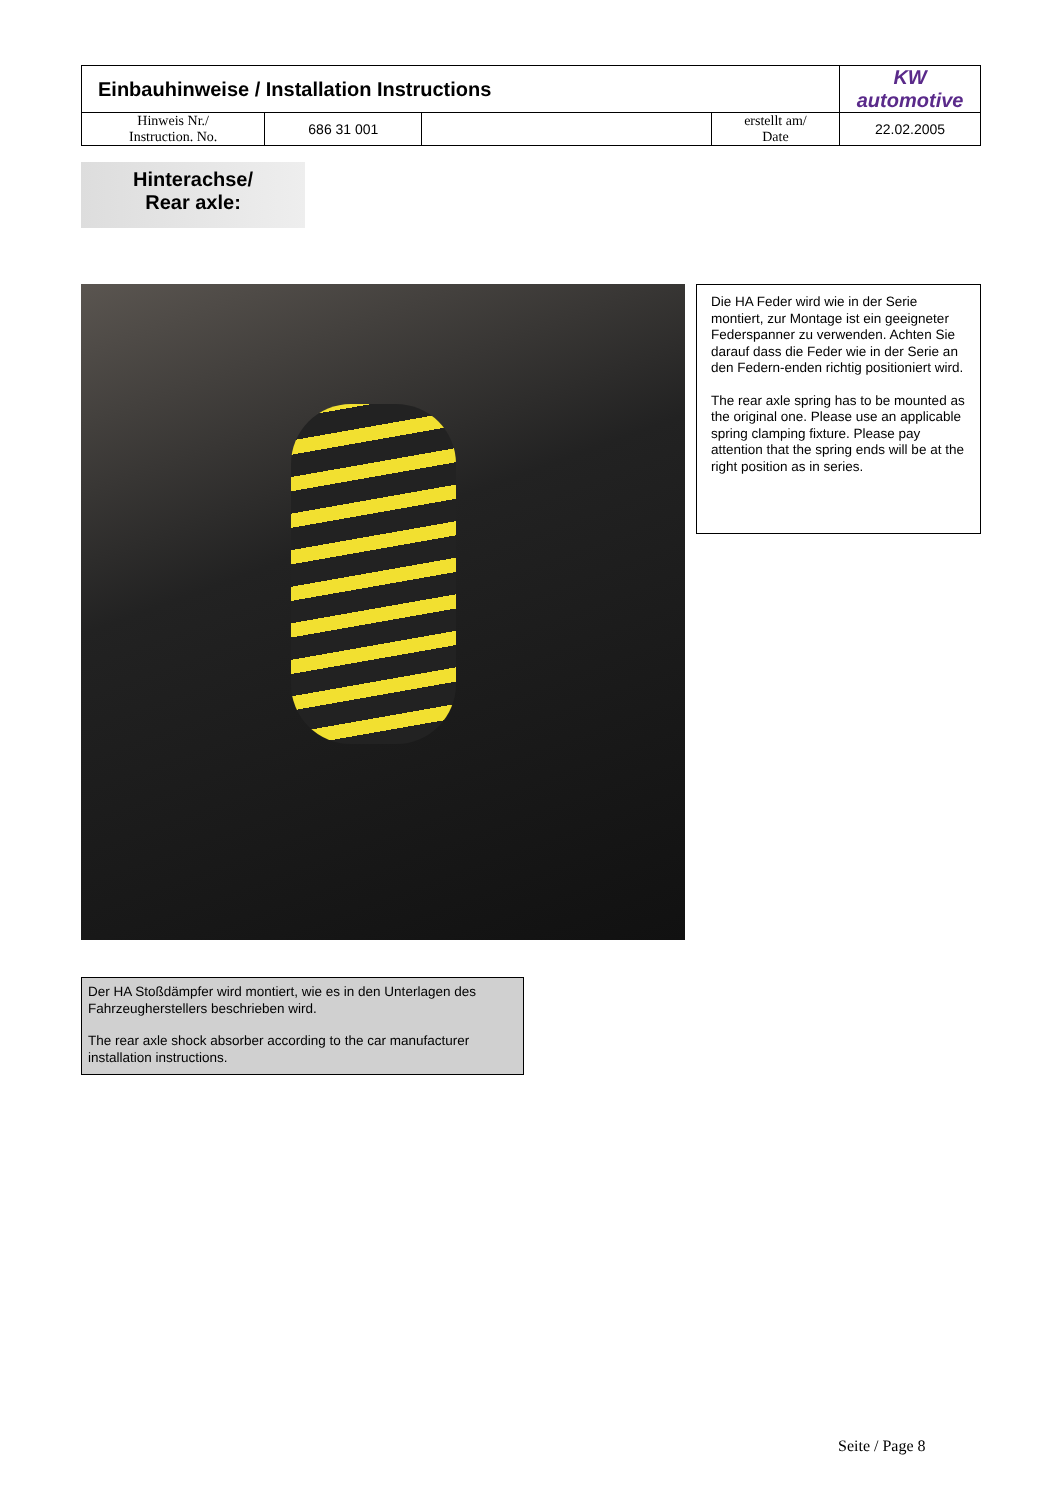| Einbauhinweise / Installation Instructions | | | | KW automotive |
| Hinweis Nr./ Instruction. No. | 686 31 001 | | erstellt am/ Date | 22.02.2005 |
Hinterachse/
Rear axle:
Die HA Feder wird wie in der Serie montiert, zur Montage ist ein geeigneter Federspanner zu verwenden. Achten Sie darauf dass die Feder wie in der Serie an den Federn-enden richtig positioniert wird.
The rear axle spring has to be mounted as the original one. Please use an applicable spring clamping fixture. Please pay attention that the spring ends will be at the right position as in series.
Der HA Stoßdämpfer wird montiert, wie es in den Unterlagen des Fahrzeugherstellers beschrieben wird.
The rear axle shock absorber according to the car manufacturer installation instructions.
Seite / Page 8